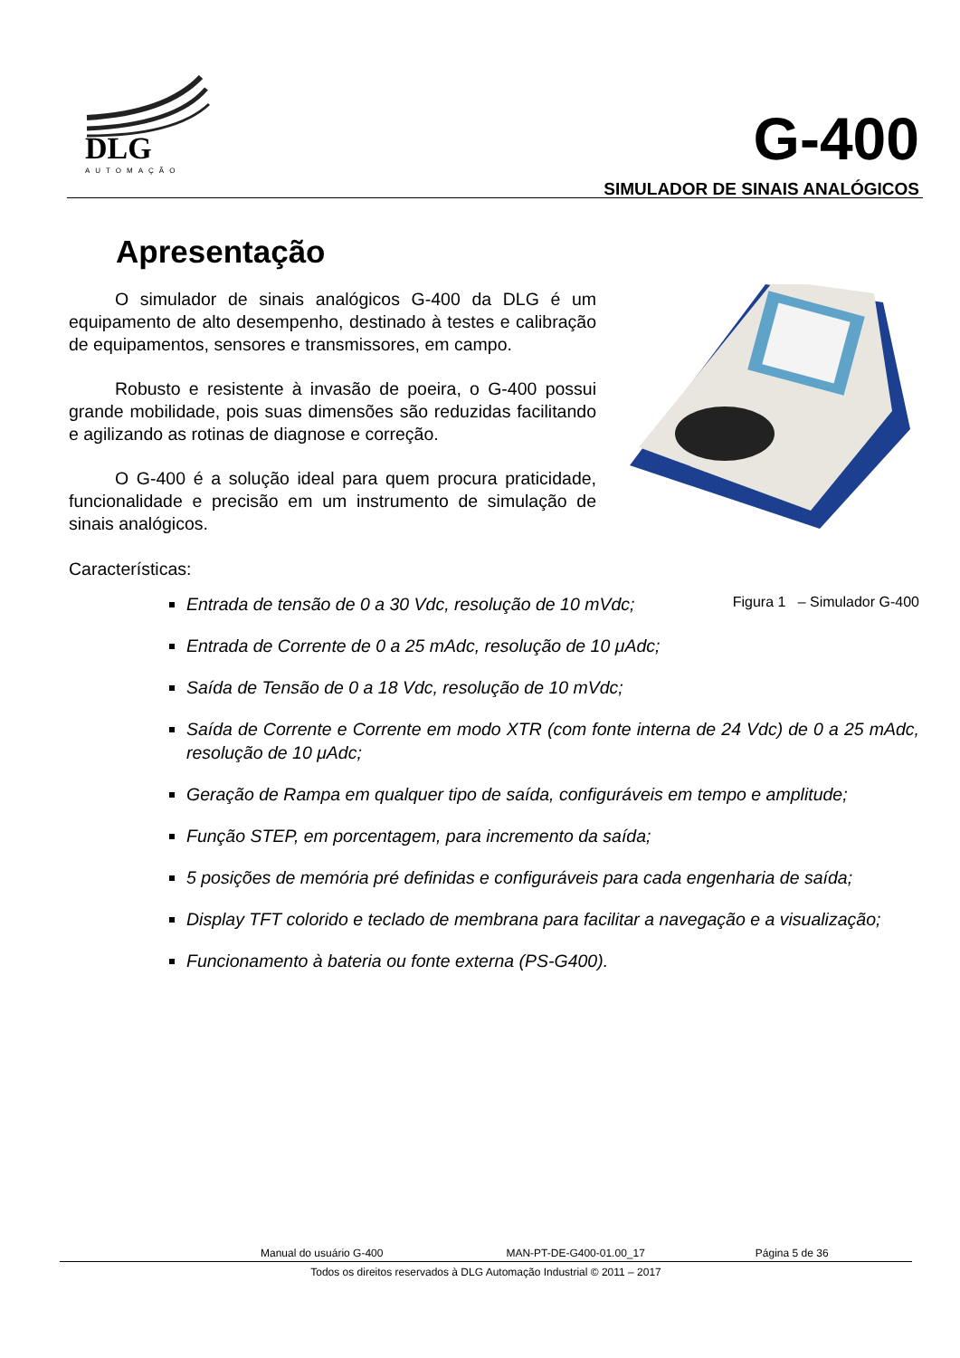DLG
AUTOMAÇÃO
G-400
SIMULADOR DE SINAIS ANALÓGICOS
Apresentação
Figura 1 – Simulador G-400
O simulador de sinais analógicos G-400 da DLG é um equipamento de alto desempenho, destinado à testes e calibração de equipamentos, sensores e transmissores, em campo.
Robusto e resistente à invasão de poeira, o G-400 possui grande mobilidade, pois suas dimensões são reduzidas facilitando e agilizando as rotinas de diagnose e correção.
O G-400 é a solução ideal para quem procura praticidade, funcionalidade e precisão em um instrumento de simulação de sinais analógicos.
Características:
Entrada de tensão de 0 a 30 Vdc, resolução de 10 mVdc;
Entrada de Corrente de 0 a 25 mAdc, resolução de 10 μAdc;
Saída de Tensão de 0 a 18 Vdc, resolução de 10 mVdc;
Saída de Corrente e Corrente em modo XTR (com fonte interna de 24 Vdc) de 0 a 25 mAdc, resolução de 10 μAdc;
Geração de Rampa em qualquer tipo de saída, configuráveis em tempo e amplitude;
Função STEP, em porcentagem, para incremento da saída;
5 posições de memória pré definidas e configuráveis para cada engenharia de saída;
Display TFT colorido e teclado de membrana para facilitar a navegação e a visualização;
Funcionamento à bateria ou fonte externa (PS-G400).
Manual do usuário G-400 MAN-PT-DE-G400-01.00_17 Página 5 de 36
Todos os direitos reservados à DLG Automação Industrial © 2011 – 2017